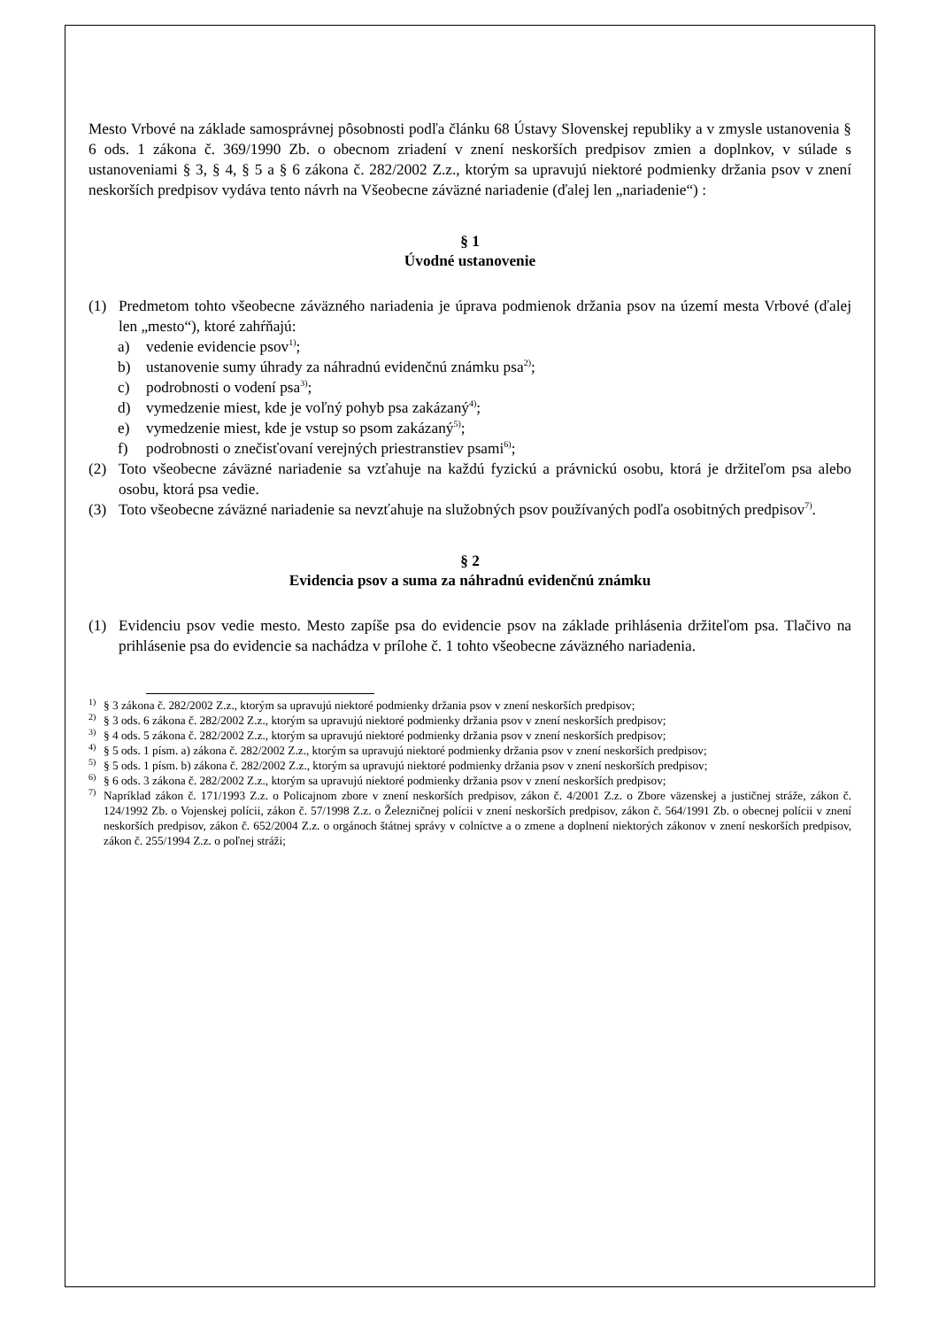Mesto Vrbové na základe samosprávnej pôsobnosti podľa článku 68 Ústavy Slovenskej republiky a v zmysle ustanovenia § 6 ods. 1 zákona č. 369/1990 Zb. o obecnom zriadení v znení neskorších predpisov zmien a doplnkov, v súlade s ustanoveniami § 3, § 4, § 5 a § 6 zákona č. 282/2002 Z.z., ktorým sa upravujú niektoré podmienky držania psov v znení neskorších predpisov vydáva tento návrh na Všeobecne záväzné nariadenie (ďalej len „nariadenie“) :
§ 1
Úvodné ustanovenie
(1) Predmetom tohto všeobecne záväzného nariadenia je úprava podmienok držania psov na území mesta Vrbové (ďalej len „mesto“), ktoré zahŕňajú:
a) vedenie evidencie psov<sup>1)</sup>;
b) ustanovenie sumy úhrady za náhradnú evidenčnú známku psa<sup>2)</sup>;
c) podrobnosti o vodení psa<sup>3)</sup>;
d) vymedzenie miest, kde je voľný pohyb psa zakázaný<sup>4)</sup>;
e) vymedzenie miest, kde je vstup so psom zakázaný<sup>5)</sup>;
f) podrobnosti o znečisťovaní verejných priestranstiev psami<sup>6)</sup>;
(2) Toto všeobecne záväzné nariadenie sa vzťahuje na každú fyzickú a právnickú osobu, ktorá je držiteľom psa alebo osobu, ktorá psa vedie.
(3) Toto všeobecne záväzné nariadenie sa nevzťahuje na služobných psov používaných podľa osobitných predpisov<sup>7)</sup>.
§ 2
Evidencia psov a suma za náhradnú evidenčnú známku
(1) Evidenciu psov vedie mesto. Mesto zapíše psa do evidencie psov na základe prihlásenia držiteľom psa. Tlačivo na prihlásenie psa do evidencie sa nachádza v prílohe č. 1 tohto všeobecne záväzného nariadenia.
<sup>1)</sup> § 3 zákona č. 282/2002 Z.z., ktorým sa upravujú niektoré podmienky držania psov v znení neskorších predpisov;
<sup>2)</sup> § 3 ods. 6 zákona č. 282/2002 Z.z., ktorým sa upravujú niektoré podmienky držania psov v znení neskorších predpisov;
<sup>3)</sup> § 4 ods. 5 zákona č. 282/2002 Z.z., ktorým sa upravujú niektoré podmienky držania psov v znení neskorších predpisov;
<sup>4)</sup> § 5 ods. 1 písm. a) zákona č. 282/2002 Z.z., ktorým sa upravujú niektoré podmienky držania psov v znení neskorších predpisov;
<sup>5)</sup> § 5 ods. 1 písm. b) zákona č. 282/2002 Z.z., ktorým sa upravujú niektoré podmienky držania psov v znení neskorších predpisov;
<sup>6)</sup> § 6 ods. 3 zákona č. 282/2002 Z.z., ktorým sa upravujú niektoré podmienky držania psov v znení neskorších predpisov;
<sup>7)</sup> Napríklad zákon č. 171/1993 Z.z. o Policajnom zbore v znení neskorších predpisov, zákon č. 4/2001 Z.z. o Zbore väzenskej a justičnej stráže, zákon č. 124/1992 Zb. o Vojenskej polícii, zákon č. 57/1998 Z.z. o Železničnej polícii v znení neskorších predpisov, zákon č. 564/1991 Zb. o obecnej polícii v znení neskorších predpisov, zákon č. 652/2004 Z.z. o orgánoch štátnej správy v colníctve a o zmene a doplnení niektorých zákonov v znení neskorších predpisov, zákon č. 255/1994 Z.z. o poľnej stráži;